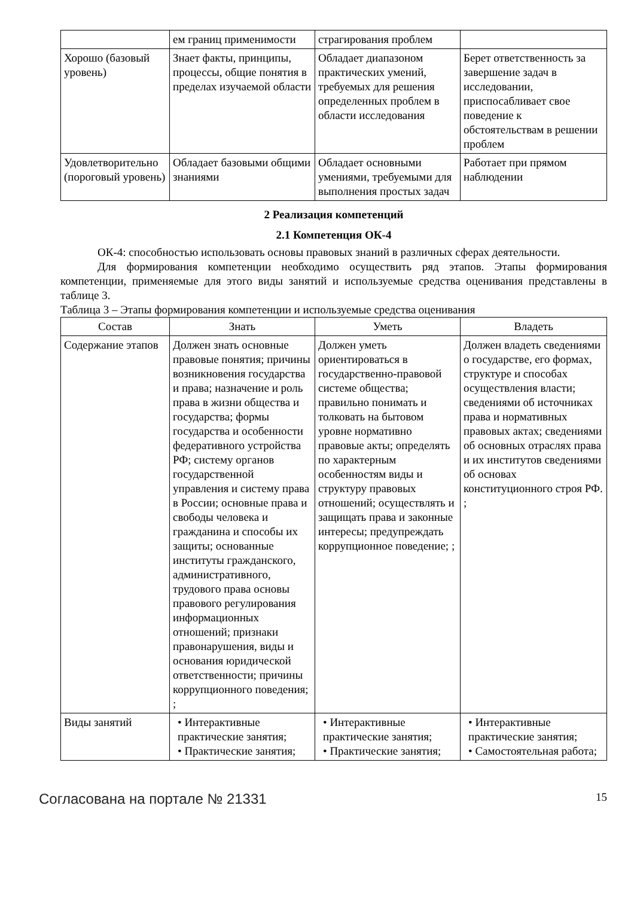| | ем границ применимости | страгирования проблем | |
| Хорошо (базовый уровень) | Знает факты, принципы, процессы, общие понятия в пределах изучаемой области | Обладает диапазоном практических умений, требуемых для решения определенных проблем в области исследования | Берет ответственность за завершение задач в исследовании, приспосабливает свое поведение к обстоятельствам в решении проблем |
| Удовлетворительно (пороговый уровень) | Обладает базовыми общими знаниями | Обладает основными умениями, требуемыми для выполнения простых задач | Работает при прямом наблюдении |
2 Реализация компетенций
2.1 Компетенция ОК-4
ОК-4: способностью использовать основы правовых знаний в различных сферах деятельности.
Для формирования компетенции необходимо осуществить ряд этапов. Этапы формирования компетенции, применяемые для этого виды занятий и используемые средства оценивания представлены в таблице 3.
Таблица 3 – Этапы формирования компетенции и используемые средства оценивания
| Состав | Знать | Уметь | Владеть |
| --- | --- | --- | --- |
| Содержание этапов | Должен знать основные правовые понятия; причины возникновения государства и права; назначение и роль права в жизни общества и государства; формы государства и особенности федеративного устройства РФ; систему органов государственной управления и систему права в России; основные права и свободы человека и гражданина и способы их защиты; основанные институты гражданского, административного, трудового права основы правового регулирования информационных отношений; признаки правонарушения, виды и основания юридической ответственности; причины коррупционного поведения; ; | Должен уметь ориентироваться в государственно-правовой системе общества; правильно понимать и толковать на бытовом уровне нормативно правовые акты; определять по характерным особенностям виды и структуру правовых отношений; осуществлять и защищать права и законные интересы; предупреждать коррупционное поведение; ; | Должен владеть сведениями о государстве, его формах, структуре и способах осуществления власти; сведениями об источниках права и нормативных правовых актах; сведениями об основных отраслях права и их институтов сведениями об основах конституционного строя РФ. ; |
| Виды занятий | • Интерактивные практические занятия; • Практические занятия; | • Интерактивные практические занятия; • Практические занятия; | • Интерактивные практические занятия; • Самостоятельная работа; |
Согласована на портале № 21331 15